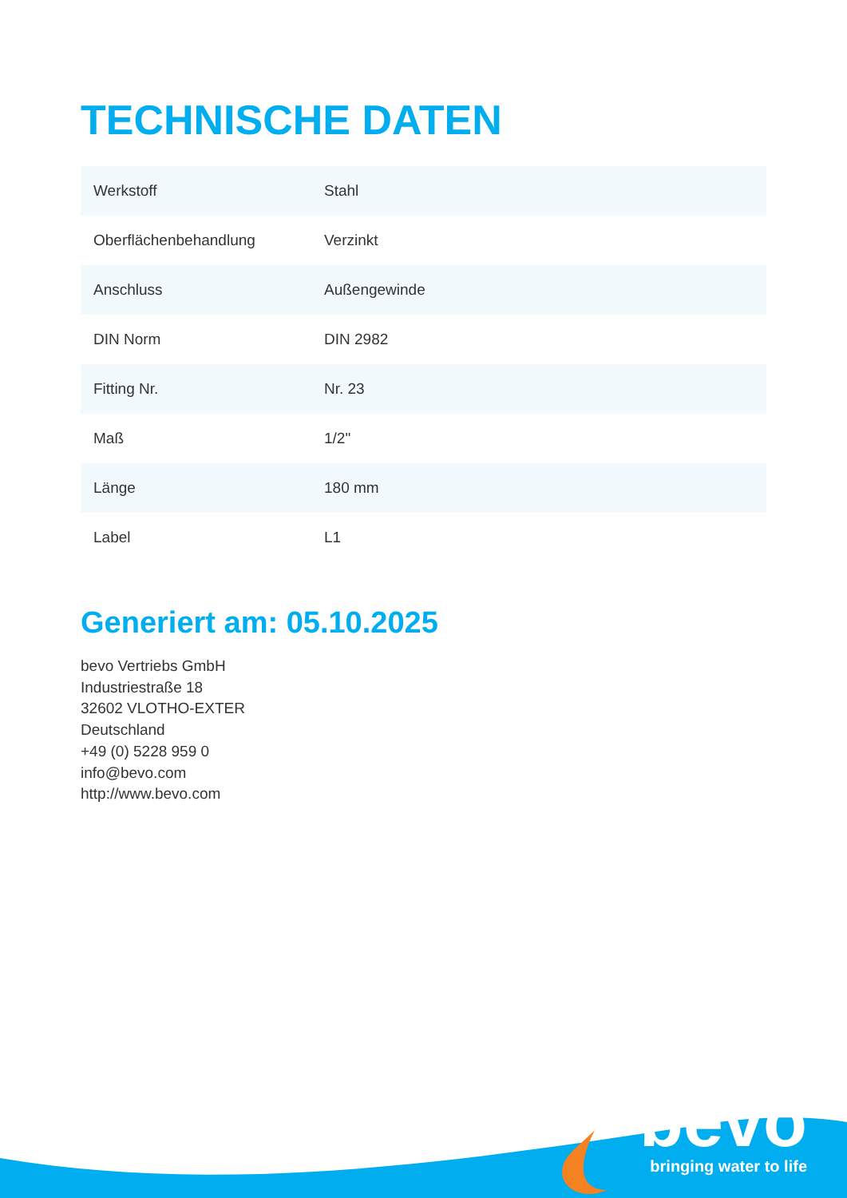TECHNISCHE DATEN
| Werkstoff | Stahl |
| Oberflächenbehandlung | Verzinkt |
| Anschluss | Außengewinde |
| DIN Norm | DIN 2982 |
| Fitting Nr. | Nr. 23 |
| Maß | 1/2" |
| Länge | 180 mm |
| Label | L1 |
Generiert am: 05.10.2025
bevo Vertriebs GmbH
Industriestraße 18
32602 VLOTHO-EXTER
Deutschland
+49 (0) 5228 959 0
info@bevo.com
http://www.bevo.com
bevo
bringing water to life